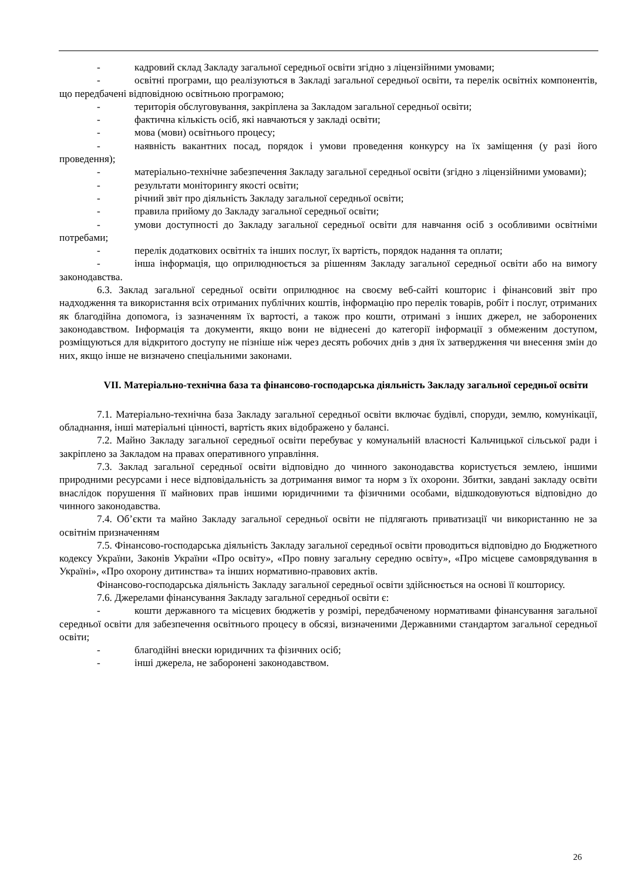- кадровий склад Закладу загальної середньої освіти згідно з ліцензійними умовами;
- освітні програми, що реалізуються в Закладі загальної середньої освіти, та перелік освітніх компонентів, що передбачені відповідною освітньою програмою;
- територія обслуговування, закріплена за Закладом загальної середньої освіти;
- фактична кількість осіб, які навчаються у закладі освіти;
- мова (мови) освітнього процесу;
- наявність вакантних посад, порядок і умови проведення конкурсу на їх заміщення (у разі його проведення);
- матеріально-технічне забезпечення Закладу загальної середньої освіти (згідно з ліцензійними умовами);
- результати моніторингу якості освіти;
- річний звіт про діяльність Закладу загальної середньої освіти;
- правила прийому до Закладу загальної середньої освіти;
- умови доступності до Закладу загальної середньої освіти для навчання осіб з особливими освітніми потребами;
- перелік додаткових освітніх та інших послуг, їх вартість, порядок надання та оплати;
- інша інформація, що оприлюднюється за рішенням Закладу загальної середньої освіти або на вимогу законодавства.
6.3. Заклад загальної середньої освіти оприлюднює на своєму веб-сайті кошторис і фінансовий звіт про надходження та використання всіх отриманих публічних коштів, інформацію про перелік товарів, робіт і послуг, отриманих як благодійна допомога, із зазначенням їх вартості, а також про кошти, отримані з інших джерел, не заборонених законодавством. Інформація та документи, якщо вони не віднесені до категорії інформації з обмеженим доступом, розміщуються для відкритого доступу не пізніше ніж через десять робочих днів з дня їх затвердження чи внесення змін до них, якщо інше не визначено спеціальними законами.
VII. Матеріально-технічна база та фінансово-господарська діяльність Закладу загальної середньої освіти
7.1. Матеріально-технічна база Закладу загальної середньої освіти включає будівлі, споруди, землю, комунікації, обладнання, інші матеріальні цінності, вартість яких відображено у балансі.
7.2. Майно Закладу загальної середньої освіти перебуває у комунальній власності Кальчицької сільської ради і закріплено за Закладом на правах оперативного управління.
7.3. Заклад загальної середньої освіти відповідно до чинного законодавства користується землею, іншими природними ресурсами і несе відповідальність за дотримання вимог та норм з їх охорони. Збитки, завдані закладу освіти внаслідок порушення її майнових прав іншими юридичними та фізичними особами, відшкодовуються відповідно до чинного законодавства.
7.4. Об’єкти та майно Закладу загальної середньої освіти не підлягають приватизації чи використанню не за освітнім призначенням
7.5. Фінансово-господарська діяльність Закладу загальної середньої освіти проводиться відповідно до Бюджетного кодексу України, Законів України «Про освіту», «Про повну загальну середню освіту», «Про місцеве самоврядування в Україні», «Про охорону дитинства» та інших нормативно-правових актів.
Фінансово-господарська діяльність Закладу загальної середньої освіти здійснюється на основі її кошторису.
7.6. Джерелами фінансування Закладу загальної середньої освіти є:
- кошти державного та місцевих бюджетів у розмірі, передбаченому нормативами фінансування загальної середньої освіти для забезпечення освітнього процесу в обсязі, визначеними Державними стандартом загальної середньої освіти;
- благодійні внески юридичних та фізичних осіб;
- інші джерела, не заборонені законодавством.
26